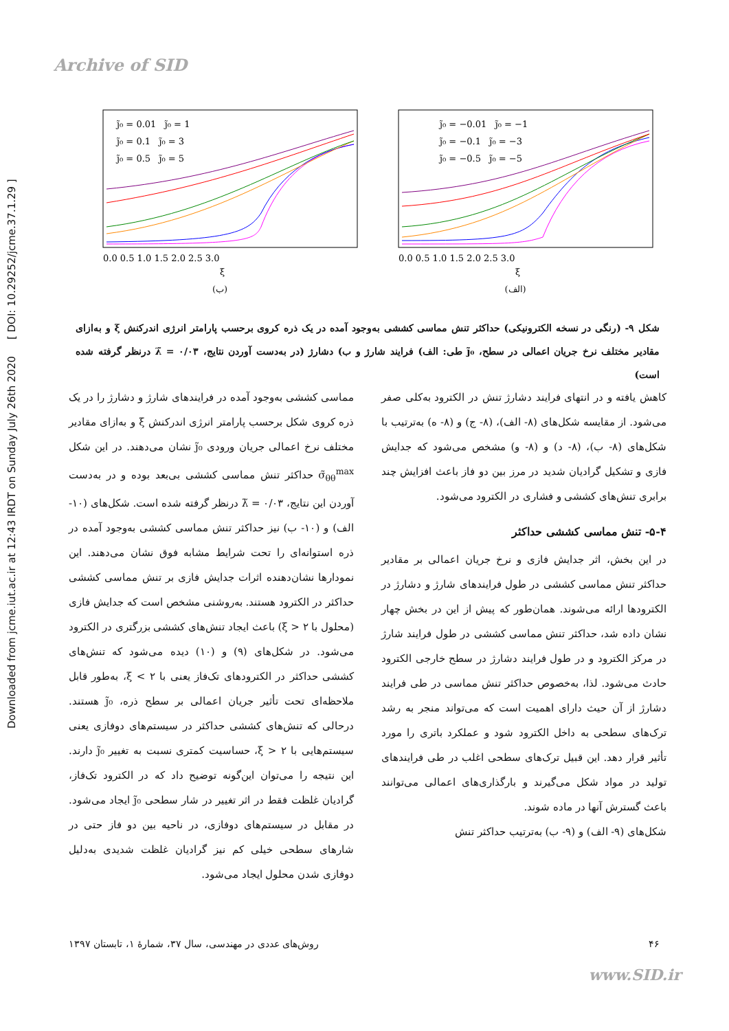Archive of SID
Downloaded from jcme.iut.ac.ir at 12:43 IRDT on Sunday July 26th 2020 [ DOI: 10.29252/jcme.37.1.29 ]
j̃₀ = −0.01 j̃₀ = −1
j̃₀ = −0.1 j̃₀ = −3
j̃₀ = −0.5 j̃₀ = −5
0.0 0.5 1.0 1.5 2.0 2.5 3.0
ξ
(الف)
j̃₀ = 0.01 j̃₀ = 1
j̃₀ = 0.1 j̃₀ = 3
j̃₀ = 0.5 j̃₀ = 5
0.0 0.5 1.0 1.5 2.0 2.5 3.0
ξ
(ب)
شکل ۹- (رنگی در نسخه الکترونیکی) حداکثر تنش مماسی کششی به‌وجود آمده در یک ذره کروی برحسب پارامتر انرژی اندرکنش ξ و به‌ازای مقادیر مختلف نرخ جریان اعمالی در سطح، j̃₀ طی: الف) فرایند شارژ و ب) دشارژ (در به‌دست آوردن نتایج، λ̃ = ۰/۰۳ درنظر گرفته شده است)
کاهش یافته و در انتهای فرایند دشارژ تنش در الکترود به‌کلی صفر می‌شود. از مقایسه شکل‌های (۸- الف)، (۸- ج) و (۸- ه) به‌ترتیب با شکل‌های (۸- ب)، (۸- د) و (۸- و) مشخص می‌شود که جدایش فازی و تشکیل گرادیان شدید در مرز بین دو فاز باعث افزایش چند برابری تنش‌های کششی و فشاری در الکترود می‌شود.
۵-۴- تنش مماسی کششی حداکثر
در این بخش، اثر جدایش فازی و نرخ جریان اعمالی بر مقادیر حداکثر تنش مماسی کششی در طول فرایندهای شارژ و دشارژ در الکترودها ارائه می‌شوند. همان‌طور که پیش از این در بخش چهار نشان داده شد، حداکثر تنش مماسی کششی در طول فرایند شارژ در مرکز الکترود و در طول فرایند دشارژ در سطح خارجی الکترود حادث می‌شود. لذا، به‌خصوص حداکثر تنش مماسی در طی فرایند دشارژ از آن حیث دارای اهمیت است که می‌تواند منجر به رشد ترک‌های سطحی به داخل الکترود شود و عملکرد باتری را مورد تأثیر قرار دهد. این قبیل ترک‌های سطحی اغلب در طی فرایندهای تولید در مواد شکل می‌گیرند و بارگذاری‌های اعمالی می‌توانند باعث گسترش آنها در ماده شوند.
شکل‌های (۹- الف) و (۹- ب) به‌ترتیب حداکثر تنش
مماسی کششی به‌وجود آمده در فرایندهای شارژ و دشارژ را در یک ذره کروی شکل برحسب پارامتر انرژی اندرکنش ξ و به‌ازای مقادیر مختلف نرخ اعمالی جریان ورودی j̃₀ نشان می‌دهند. در این شکل σ̃<sub>θθ</sub><sup>max</sup> حداکثر تنش مماسی کششی بی‌بعد بوده و در به‌دست آوردن این نتایج، λ̃ = ۰/۰۳ درنظر گرفته شده است. شکل‌های (۱۰- الف) و (۱۰- ب) نیز حداکثر تنش مماسی کششی به‌وجود آمده در ذره استوانه‌ای را تحت شرایط مشابه فوق نشان می‌دهند. این نمودارها نشان‌دهنده اثرات جدایش فازی بر تنش مماسی کششی حداکثر در الکترود هستند. به‌روشنی مشخص است که جدایش فازی (محلول با ۲ < ξ) باعث ایجاد تنش‌های کششی بزرگتری در الکترود می‌شود. در شکل‌های (۹) و (۱۰) دیده می‌شود که تنش‌های کششی حداکثر در الکترودهای تک‌فاز یعنی با ۲ > ξ، به‌طور قابل ملاحظه‌ای تحت تأثیر جریان اعمالی بر سطح ذره، j̃₀ هستند. درحالی که تنش‌های کششی حداکثر در سیستم‌های دوفازی یعنی سیستم‌هایی با ۲ < ξ، حساسیت کمتری نسبت به تغییر j̃₀ دارند. این نتیجه را می‌توان این‌گونه توضیح داد که در الکترود تک‌فاز، گرادیان غلظت فقط در اثر تغییر در شار سطحی j̃₀ ایجاد می‌شود. در مقابل در سیستم‌های دوفازی، در ناحیه بین دو فاز حتی در شارهای سطحی خیلی کم نیز گرادیان غلظت شدیدی به‌دلیل دوفازی شدن محلول ایجاد می‌شود.
۴۶ روش‌های عددی در مهندسی، سال ۳۷، شمارهٔ ۱، تابستان ۱۳۹۷
www.SID.ir